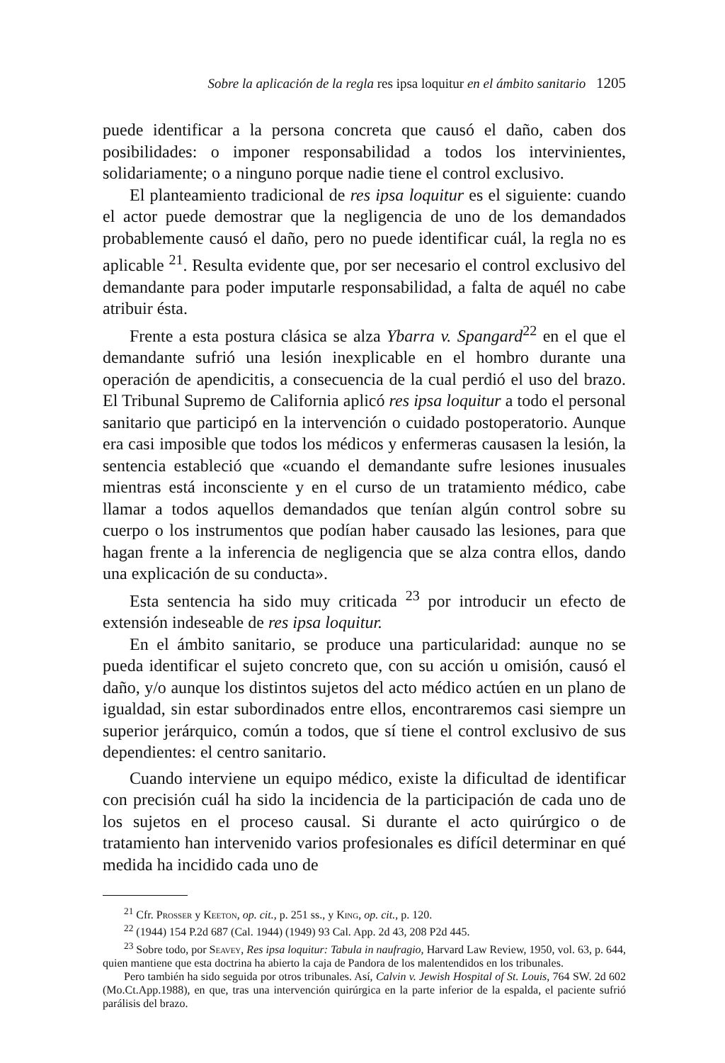Sobre la aplicación de la regla res ipsa loquitur en el ámbito sanitario 1205
puede identificar a la persona concreta que causó el daño, caben dos posibilidades: o imponer responsabilidad a todos los intervinientes, solidariamente; o a ninguno porque nadie tiene el control exclusivo.
El planteamiento tradicional de res ipsa loquitur es el siguiente: cuando el actor puede demostrar que la negligencia de uno de los demandados probablemente causó el daño, pero no puede identificar cuál, la regla no es aplicable <sup>21</sup>. Resulta evidente que, por ser necesario el control exclusivo del demandante para poder imputarle responsabilidad, a falta de aquél no cabe atribuir ésta.
Frente a esta postura clásica se alza Ybarra v. Spangard<sup>22</sup> en el que el demandante sufrió una lesión inexplicable en el hombro durante una operación de apendicitis, a consecuencia de la cual perdió el uso del brazo. El Tribunal Supremo de California aplicó res ipsa loquitur a todo el personal sanitario que participó en la intervención o cuidado postoperatorio. Aunque era casi imposible que todos los médicos y enfermeras causasen la lesión, la sentencia estableció que «cuando el demandante sufre lesiones inusuales mientras está inconsciente y en el curso de un tratamiento médico, cabe llamar a todos aquellos demandados que tenían algún control sobre su cuerpo o los instrumentos que podían haber causado las lesiones, para que hagan frente a la inferencia de negligencia que se alza contra ellos, dando una explicación de su conducta».
Esta sentencia ha sido muy criticada <sup>23</sup> por introducir un efecto de extensión indeseable de res ipsa loquitur.
En el ámbito sanitario, se produce una particularidad: aunque no se pueda identificar el sujeto concreto que, con su acción u omisión, causó el daño, y/o aunque los distintos sujetos del acto médico actúen en un plano de igualdad, sin estar subordinados entre ellos, encontraremos casi siempre un superior jerárquico, común a todos, que sí tiene el control exclusivo de sus dependientes: el centro sanitario.
Cuando interviene un equipo médico, existe la dificultad de identificar con precisión cuál ha sido la incidencia de la participación de cada uno de los sujetos en el proceso causal. Si durante el acto quirúrgico o de tratamiento han intervenido varios profesionales es difícil determinar en qué medida ha incidido cada uno de
<sup>21</sup> Cfr. Prosser y Keeton, op. cit., p. 251 ss., y King, op. cit., p. 120.
<sup>22</sup> (1944) 154 P.2d 687 (Cal. 1944) (1949) 93 Cal. App. 2d 43, 208 P2d 445.
<sup>23</sup> Sobre todo, por Seavey, Res ipsa loquitur: Tabula in naufragio, Harvard Law Review, 1950, vol. 63, p. 644, quien mantiene que esta doctrina ha abierto la caja de Pandora de los malentendidos en los tribunales.
Pero también ha sido seguida por otros tribunales. Así, Calvin v. Jewish Hospital of St. Louis, 764 SW. 2d 602 (Mo.Ct.App.1988), en que, tras una intervención quirúrgica en la parte inferior de la espalda, el paciente sufrió parálisis del brazo.